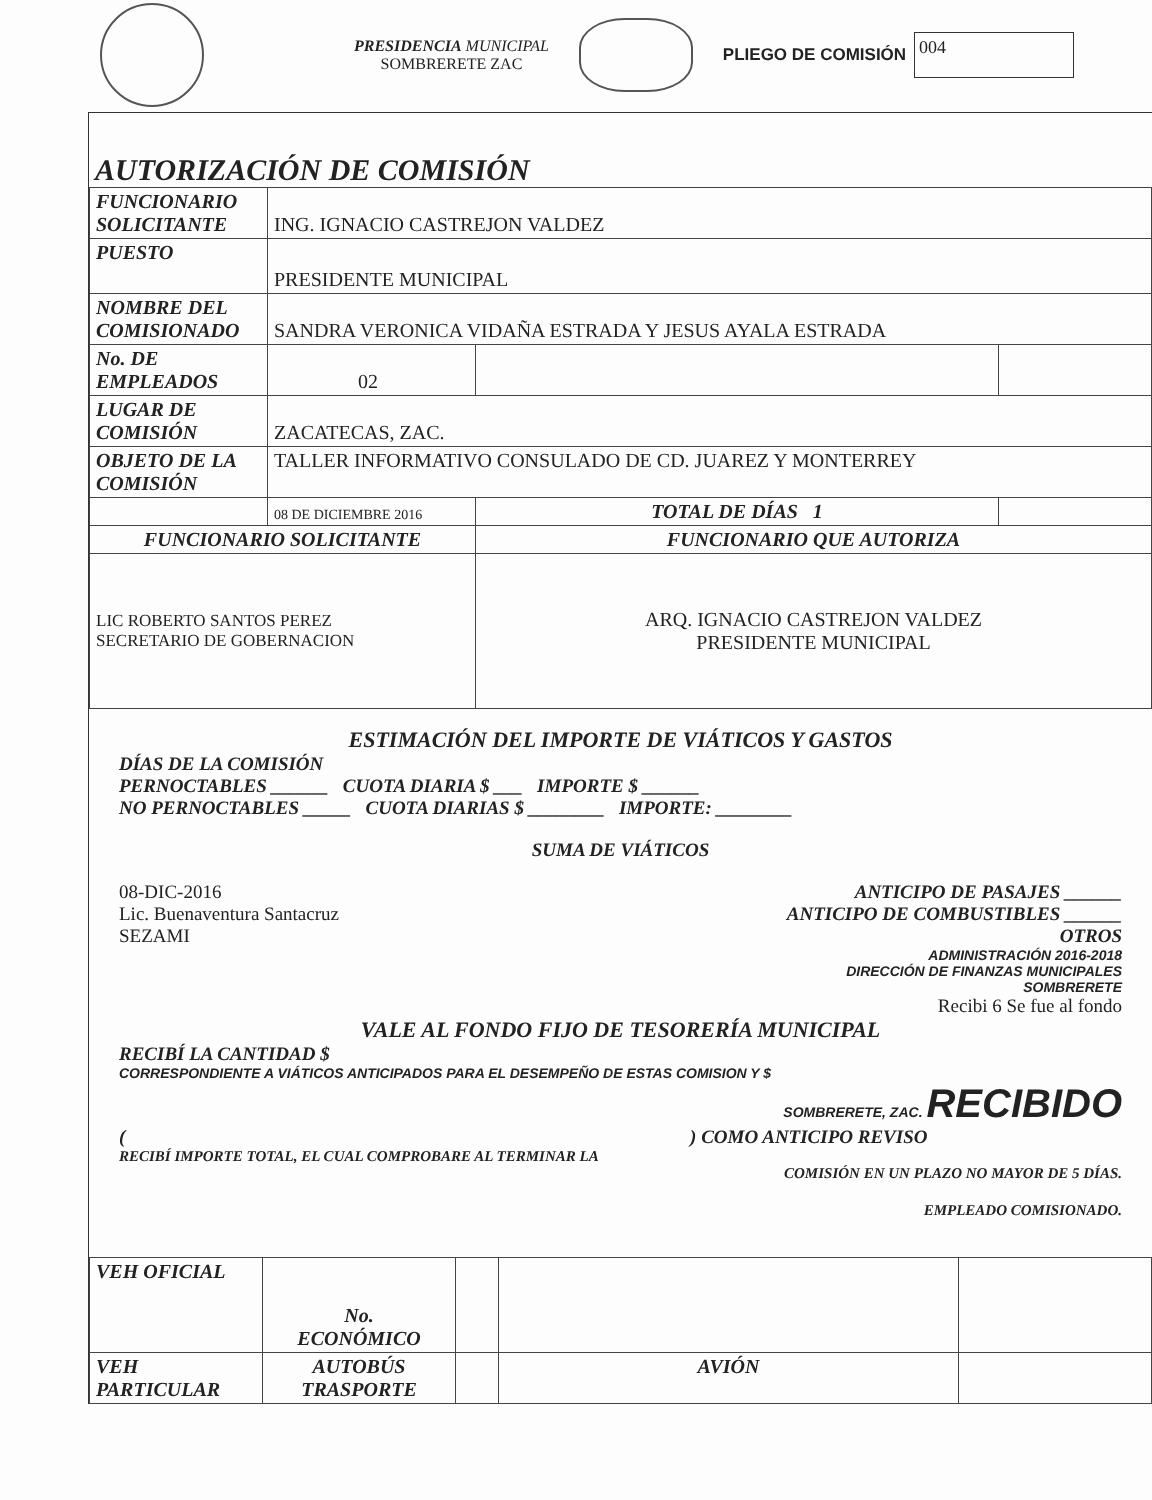PRESIDENCIA MUNICIPAL
SOMBRERETE ZAC
PLIEGO DE COMISIÓN
004
AUTORIZACIÓN DE COMISIÓN
| FUNCIONARIO SOLICITANTE | ING. IGNACIO CASTREJON VALDEZ | | |
| PUESTO | PRESIDENTE MUNICIPAL | | |
| NOMBRE DEL COMISIONADO | SANDRA VERONICA VIDAÑA ESTRADA Y JESUS AYALA ESTRADA | | |
| No. DE EMPLEADOS | 02 | | |
| LUGAR DE COMISIÓN | ZACATECAS, ZAC. | | |
| OBJETO DE LA COMISIÓN | TALLER INFORMATIVO CONSULADO DE CD. JUAREZ Y MONTERREY | | |
| | 08 DE DICIEMBRE 2016 | TOTAL DE DÍAS 1 | |
| FUNCIONARIO SOLICITANTE | | FUNCIONARIO QUE AUTORIZA | |
| LIC ROBERTO SANTOS PEREZ SECRETARIO DE GOBERNACION | | ARQ. IGNACIO CASTREJON VALDEZ PRESIDENTE MUNICIPAL | |
ESTIMACIÓN DEL IMPORTE DE VIÁTICOS Y GASTOS
DÍAS DE LA COMISIÓN
PERNOCTABLES ______ CUOTA DIARIA $ ___ IMPORTE $ ______
NO PERNOCTABLES _____ CUOTA DIARIAS $ ________ IMPORTE: ________
SUMA DE VIÁTICOS
08-DIC-2016
Lic. Buenaventura Santacruz
SEZAMI
ANTICIPO DE PASAJES ______
ANTICIPO DE COMBUSTIBLES ______
OTROS
ADMINISTRACIÓN 2016-2018
DIRECCIÓN DE FINANZAS MUNICIPALES
SOMBRERETE
Recibi 6 Se fue al fondo
VALE AL FONDO FIJO DE TESORERÍA MUNICIPAL
RECIBÍ LA CANTIDAD $
CORRESPONDIENTE A VIÁTICOS ANTICIPADOS PARA EL DESEMPEÑO DE ESTAS COMISION Y $
SOMBRERETE, ZAC. RECIBIDO
( ) COMO ANTICIPO REVISO
RECIBÍ IMPORTE TOTAL, EL CUAL COMPROBARE AL TERMINAR LA
COMISIÓN EN UN PLAZO NO MAYOR DE 5 DÍAS.
EMPLEADO COMISIONADO.
| VEH OFICIAL | No. ECONÓMICO | | | |
| VEH PARTICULAR | AUTOBÚS TRASPORTE | | AVIÓN | |